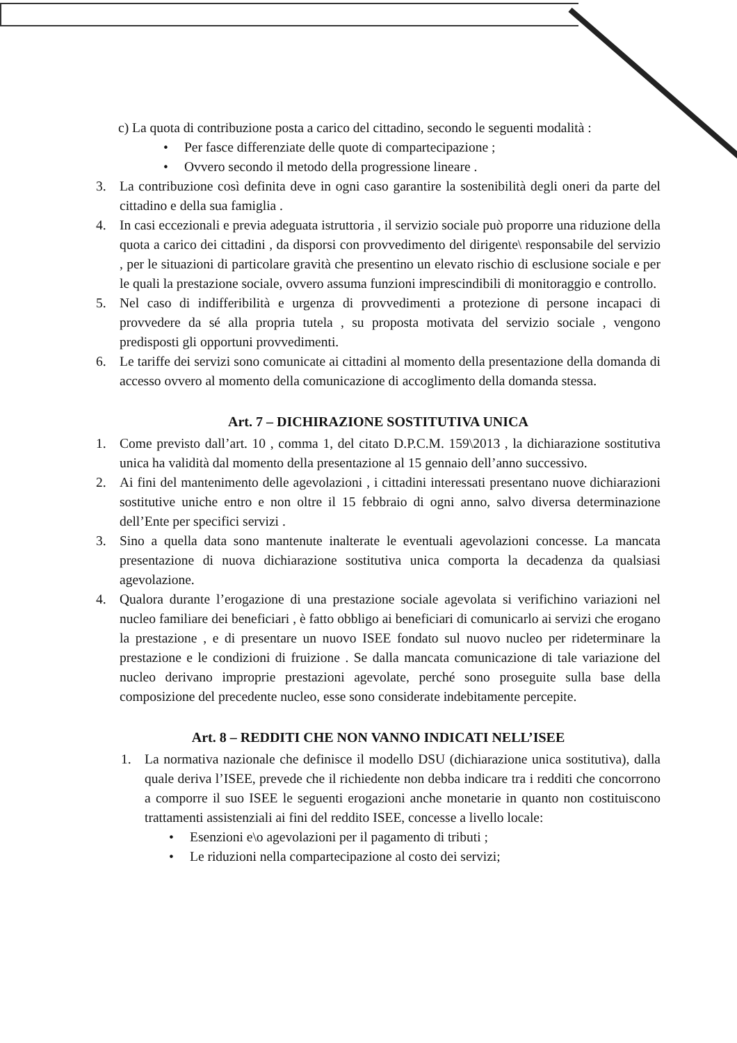c) La quota di contribuzione posta a carico del cittadino, secondo le seguenti modalità :
• Per fasce differenziate delle quote di compartecipazione ;
• Ovvero secondo il metodo della progressione lineare .
3. La contribuzione così definita deve in ogni caso garantire la sostenibilità degli oneri da parte del cittadino e della sua famiglia .
4. In casi eccezionali e previa adeguata istruttoria , il servizio sociale può proporre una riduzione della quota a carico dei cittadini , da disporsi con provvedimento del dirigente\ responsabile del servizio , per le situazioni di particolare gravità che presentino un elevato rischio di esclusione sociale e per le quali la prestazione sociale, ovvero assuma funzioni imprescindibili di monitoraggio e controllo.
5. Nel caso di indifferibilità e urgenza di provvedimenti a protezione di persone incapaci di provvedere da sé alla propria tutela , su proposta motivata del servizio sociale , vengono predisposti gli opportuni provvedimenti.
6. Le tariffe dei servizi sono comunicate ai cittadini al momento della presentazione della domanda di accesso ovvero al momento della comunicazione di accoglimento della domanda stessa.
Art. 7 – DICHIRAZIONE SOSTITUTIVA UNICA
1. Come previsto dall’art. 10 , comma 1, del citato D.P.C.M. 159\2013 , la dichiarazione sostitutiva unica ha validità dal momento della presentazione al 15 gennaio dell’anno successivo.
2. Ai fini del mantenimento delle agevolazioni , i cittadini interessati presentano nuove dichiarazioni sostitutive uniche entro e non oltre il 15 febbraio di ogni anno, salvo diversa determinazione dell’Ente per specifici servizi .
3. Sino a quella data sono mantenute inalterate le eventuali agevolazioni concesse. La mancata presentazione di nuova dichiarazione sostitutiva unica comporta la decadenza da qualsiasi agevolazione.
4. Qualora durante l’erogazione di una prestazione sociale agevolata si verifichino variazioni nel nucleo familiare dei beneficiari , è fatto obbligo ai beneficiari di comunicarlo ai servizi che erogano la prestazione , e di presentare un nuovo ISEE fondato sul nuovo nucleo per rideterminare la prestazione e le condizioni di fruizione . Se dalla mancata comunicazione di tale variazione del nucleo derivano improprie prestazioni agevolate, perché sono proseguite sulla base della composizione del precedente nucleo, esse sono considerate indebitamente percepite.
Art. 8 – REDDITI CHE NON VANNO INDICATI NELL’ISEE
1. La normativa nazionale che definisce il modello DSU (dichiarazione unica sostitutiva), dalla quale deriva l’ISEE, prevede che il richiedente non debba indicare tra i redditi che concorrono a comporre il suo ISEE le seguenti erogazioni anche monetarie in quanto non costituiscono trattamenti assistenziali ai fini del reddito ISEE, concesse a livello locale:
• Esenzioni e\o agevolazioni per il pagamento di tributi ;
• Le riduzioni nella compartecipazione al costo dei servizi;